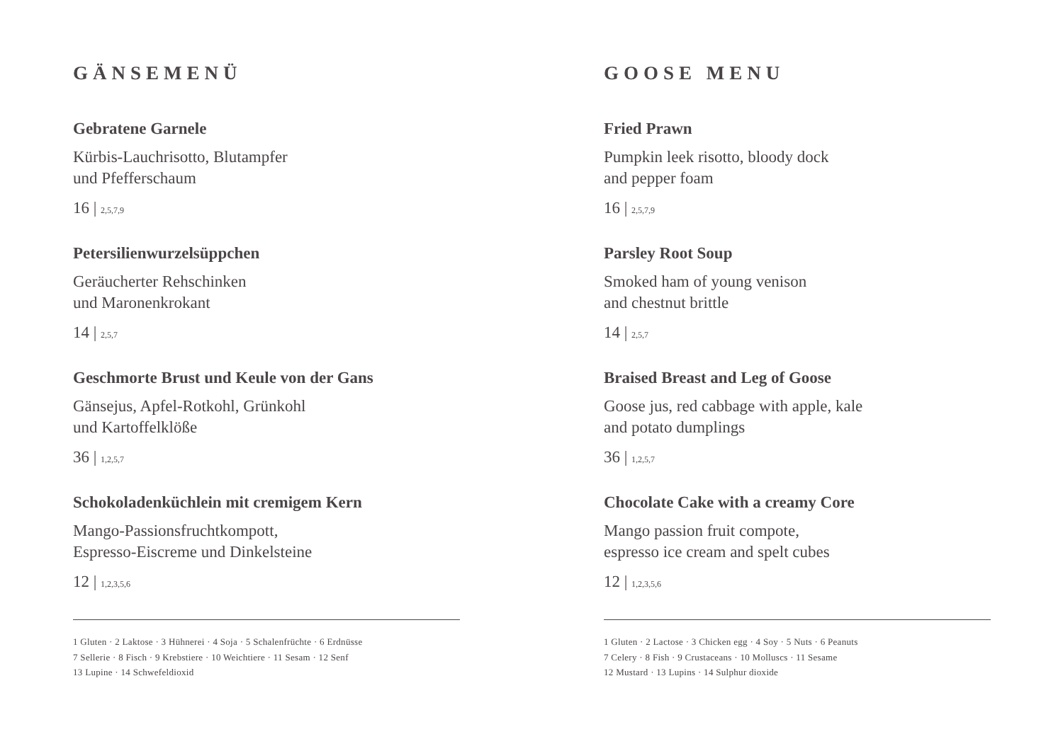GÄNSEMENÜ
Gebratene Garnele
Kürbis-Lauchrisotto, Blutampfer
und Pfefferschaum
16 | 2,5,7,9
Petersilienwurzelsüppchen
Geräucherter Rehschinken
und Maronenkrokant
14 | 2,5,7
Geschmorte Brust und Keule von der Gans
Gänsejus, Apfel-Rotkohl, Grünkohl
und Kartoffelklöße
36 | 1,2,5,7
Schokoladenküchlein mit cremigem Kern
Mango-Passionsfruchtkompott,
Espresso-Eiscreme und Dinkelsteine
12 | 1,2,3,5,6
1 Gluten · 2 Laktose · 3 Hühnerei · 4 Soja · 5 Schalenfrüchte · 6 Erdnüsse
7 Sellerie · 8 Fisch · 9 Krebstiere · 10 Weichtiere · 11 Sesam · 12 Senf
13 Lupine · 14 Schwefeldioxid
GOOSE MENU
Fried Prawn
Pumpkin leek risotto, bloody dock
and pepper foam
16 | 2,5,7,9
Parsley Root Soup
Smoked ham of young venison
and chestnut brittle
14 | 2,5,7
Braised Breast and Leg of Goose
Goose jus, red cabbage with apple, kale
and potato dumplings
36 | 1,2,5,7
Chocolate Cake with a creamy Core
Mango passion fruit compote,
espresso ice cream and spelt cubes
12 | 1,2,3,5,6
1 Gluten · 2 Lactose · 3 Chicken egg · 4 Soy · 5 Nuts · 6 Peanuts
7 Celery · 8 Fish · 9 Crustaceans · 10 Molluscs · 11 Sesame
12 Mustard · 13 Lupins · 14 Sulphur dioxide